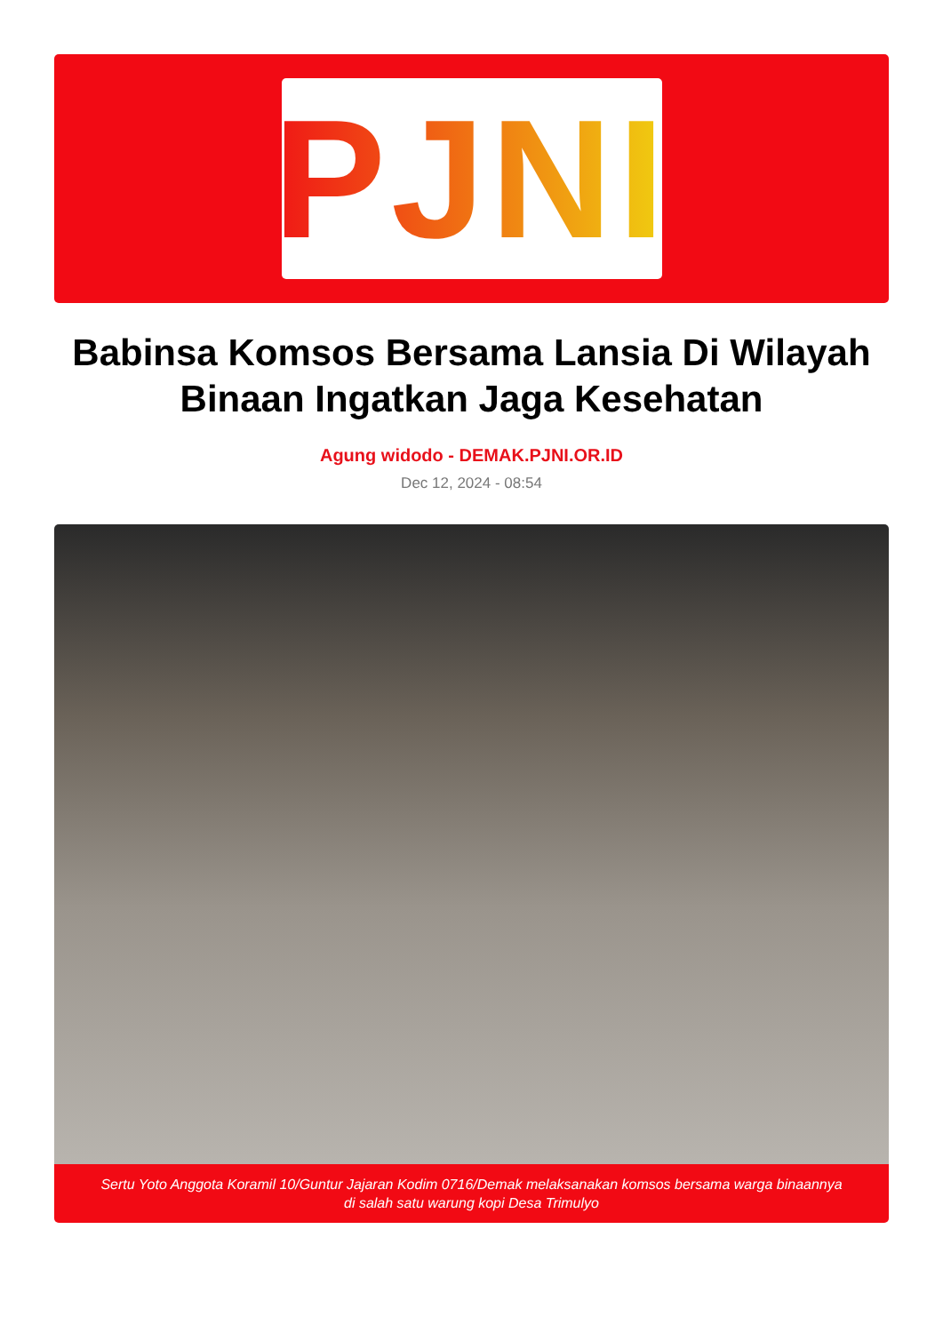PJNI
Babinsa Komsos Bersama Lansia Di Wilayah Binaan Ingatkan Jaga Kesehatan
Agung widodo - DEMAK.PJNI.OR.ID
Dec 12, 2024 - 08:54
Sertu Yoto Anggota Koramil 10/Guntur Jajaran Kodim 0716/Demak melaksanakan komsos bersama warga binaannya di salah satu warung kopi Desa Trimulyo